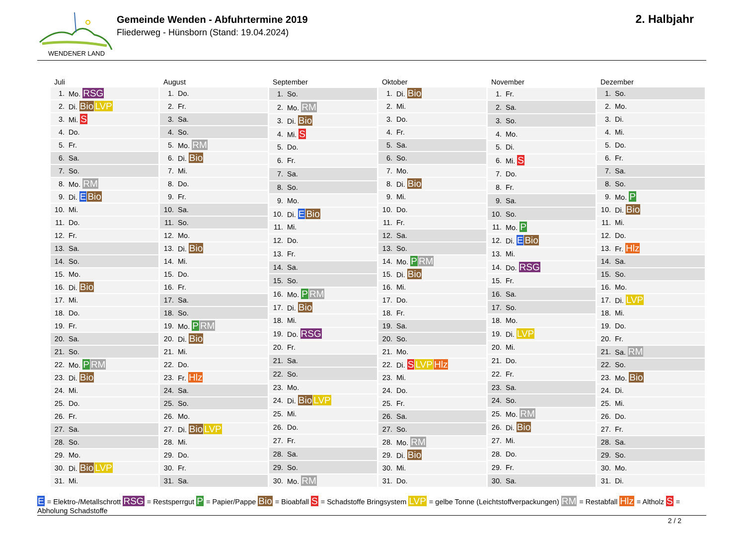WENDENER LAND
Gemeinde Wenden - Abfuhrtermine 2019
Fliederweg - Hünsborn (Stand: 19.04.2024)
2. Halbjahr
| Juli | |
| --- | --- |
| 1. | Mo. RSG |
| 2. | Di. Bio LVP |
| 3. | Mi. S |
| 4. | Do. |
| 5. | Fr. |
| 6. | Sa. |
| 7. | So. |
| 8. | Mo. RM |
| 9. | Di. E Bio |
| 10. | Mi. |
| 11. | Do. |
| 12. | Fr. |
| 13. | Sa. |
| 14. | So. |
| 15. | Mo. |
| 16. | Di. Bio |
| 17. | Mi. |
| 18. | Do. |
| 19. | Fr. |
| 20. | Sa. |
| 21. | So. |
| 22. | Mo. P RM |
| 23. | Di. Bio |
| 24. | Mi. |
| 25. | Do. |
| 26. | Fr. |
| 27. | Sa. |
| 28. | So. |
| 29. | Mo. |
| 30. | Di. Bio LVP |
| 31. | Mi. |
| August | |
| --- | --- |
| 1. | Do. |
| 2. | Fr. |
| 3. | Sa. |
| 4. | So. |
| 5. | Mo. RM |
| 6. | Di. Bio |
| 7. | Mi. |
| 8. | Do. |
| 9. | Fr. |
| 10. | Sa. |
| 11. | So. |
| 12. | Mo. |
| 13. | Di. Bio |
| 14. | Mi. |
| 15. | Do. |
| 16. | Fr. |
| 17. | Sa. |
| 18. | So. |
| 19. | Mo. P RM |
| 20. | Di. Bio |
| 21. | Mi. |
| 22. | Do. |
| 23. | Fr. Hlz |
| 24. | Sa. |
| 25. | So. |
| 26. | Mo. |
| 27. | Di. Bio LVP |
| 28. | Mi. |
| 29. | Do. |
| 30. | Fr. |
| 31. | Sa. |
| September | |
| --- | --- |
| 1. | So. |
| 2. | Mo. RM |
| 3. | Di. Bio |
| 4. | Mi. S |
| 5. | Do. |
| 6. | Fr. |
| 7. | Sa. |
| 8. | So. |
| 9. | Mo. |
| 10. | Di. E Bio |
| 11. | Mi. |
| 12. | Do. |
| 13. | Fr. |
| 14. | Sa. |
| 15. | So. |
| 16. | Mo. P RM |
| 17. | Di. Bio |
| 18. | Mi. |
| 19. | Do. RSG |
| 20. | Fr. |
| 21. | Sa. |
| 22. | So. |
| 23. | Mo. |
| 24. | Di. Bio LVP |
| 25. | Mi. |
| 26. | Do. |
| 27. | Fr. |
| 28. | Sa. |
| 29. | So. |
| 30. | Mo. RM |
| Oktober | |
| --- | --- |
| 1. | Di. Bio |
| 2. | Mi. |
| 3. | Do. |
| 4. | Fr. |
| 5. | Sa. |
| 6. | So. |
| 7. | Mo. |
| 8. | Di. Bio |
| 9. | Mi. |
| 10. | Do. |
| 11. | Fr. |
| 12. | Sa. |
| 13. | So. |
| 14. | Mo. P RM |
| 15. | Di. Bio |
| 16. | Mi. |
| 17. | Do. |
| 18. | Fr. |
| 19. | Sa. |
| 20. | So. |
| 21. | Mo. |
| 22. | Di. S LVP Hlz |
| 23. | Mi. |
| 24. | Do. |
| 25. | Fr. |
| 26. | Sa. |
| 27. | So. |
| 28. | Mo. RM |
| 29. | Di. Bio |
| 30. | Mi. |
| 31. | Do. |
| November | |
| --- | --- |
| 1. | Fr. |
| 2. | Sa. |
| 3. | So. |
| 4. | Mo. |
| 5. | Di. |
| 6. | Mi. S |
| 7. | Do. |
| 8. | Fr. |
| 9. | Sa. |
| 10. | So. |
| 11. | Mo. P |
| 12. | Di. E Bio |
| 13. | Mi. |
| 14. | Do. RSG |
| 15. | Fr. |
| 16. | Sa. |
| 17. | So. |
| 18. | Mo. |
| 19. | Di. LVP |
| 20. | Mi. |
| 21. | Do. |
| 22. | Fr. |
| 23. | Sa. |
| 24. | So. |
| 25. | Mo. RM |
| 26. | Di. Bio |
| 27. | Mi. |
| 28. | Do. |
| 29. | Fr. |
| 30. | Sa. |
| Dezember | |
| --- | --- |
| 1. | So. |
| 2. | Mo. |
| 3. | Di. |
| 4. | Mi. |
| 5. | Do. |
| 6. | Fr. |
| 7. | Sa. |
| 8. | So. |
| 9. | Mo. P |
| 10. | Di. Bio |
| 11. | Mi. |
| 12. | Do. |
| 13. | Fr. Hlz |
| 14. | Sa. |
| 15. | So. |
| 16. | Mo. |
| 17. | Di. LVP |
| 18. | Mi. |
| 19. | Do. |
| 20. | Fr. |
| 21. | Sa. RM |
| 22. | So. |
| 23. | Mo. Bio |
| 24. | Di. |
| 25. | Mi. |
| 26. | Do. |
| 27. | Fr. |
| 28. | Sa. |
| 29. | So. |
| 30. | Mo. |
| 31. | Di. |
E = Elektro-/Metallschrott RSG = Restsperrgut P = Papier/Pappe Bio = Bioabfall S = Schadstoffe Bringsystem LVP = gelbe Tonne (Leichtstoffverpackungen) RM = Restabfall Hlz = Altholz S = Abholung Schadstoffe
2 / 2